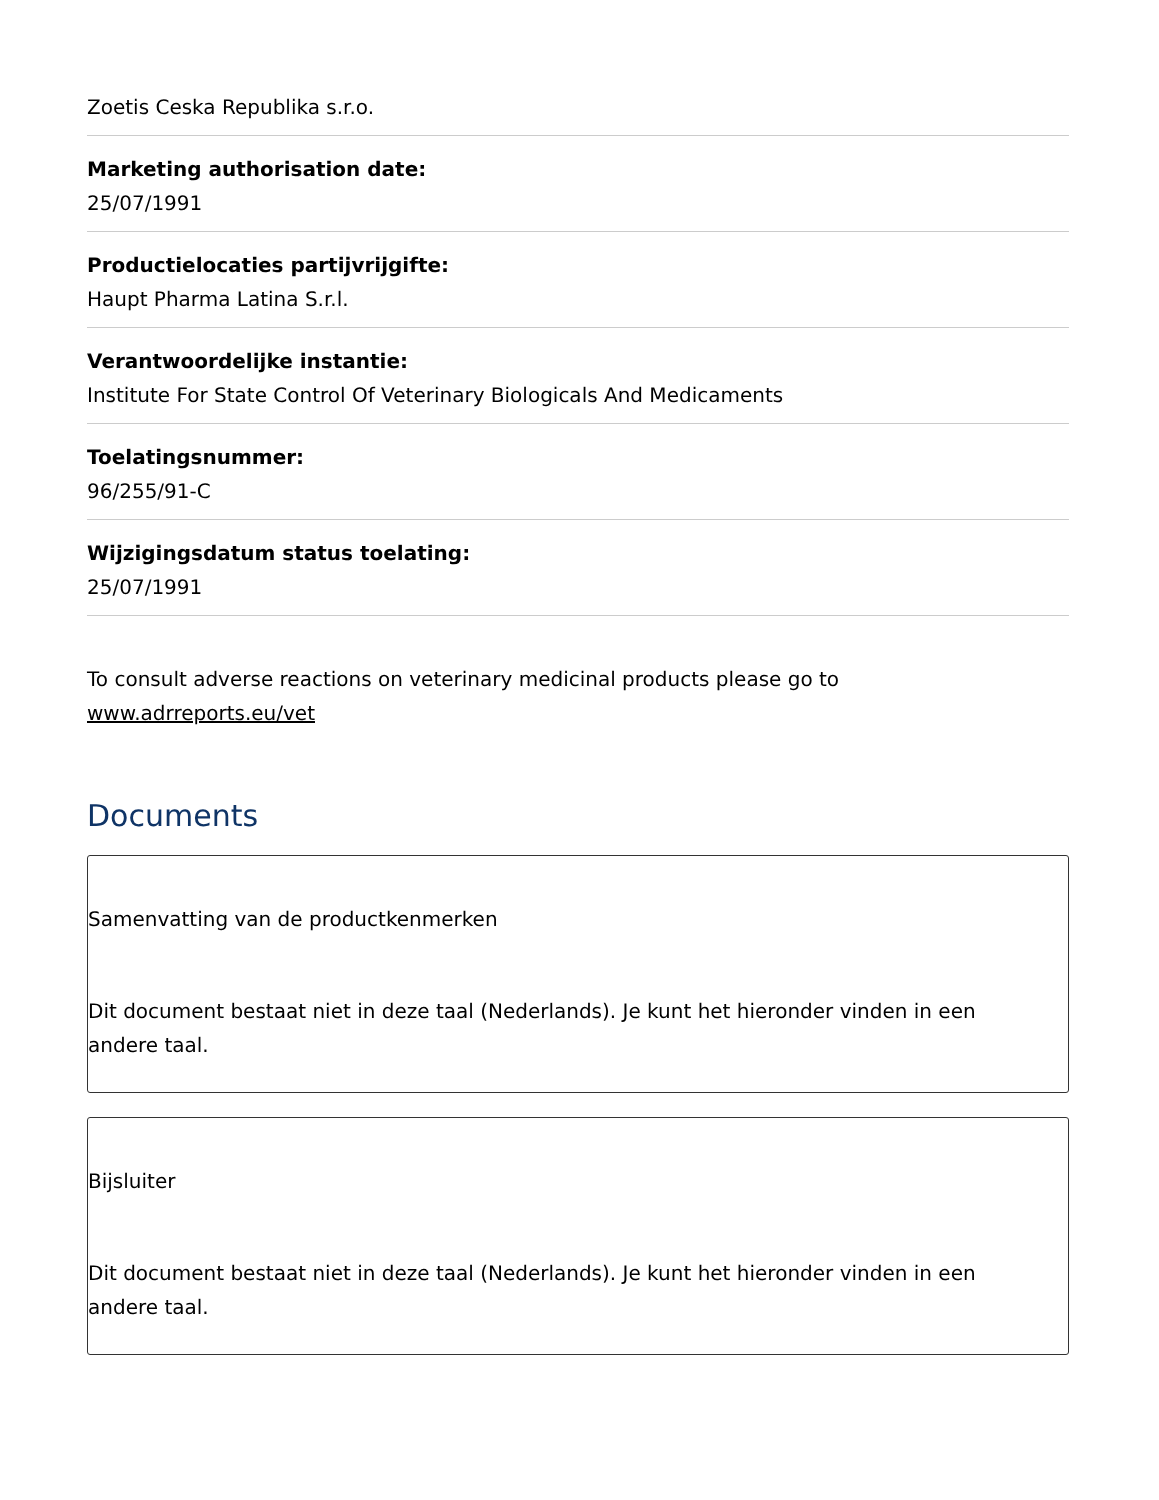Zoetis Ceska Republika s.r.o.
Marketing authorisation date:
25/07/1991
Productielocaties partijvrijgifte:
Haupt Pharma Latina S.r.l.
Verantwoordelijke instantie:
Institute For State Control Of Veterinary Biologicals And Medicaments
Toelatingsnummer:
96/255/91-C
Wijzigingsdatum status toelating:
25/07/1991
To consult adverse reactions on veterinary medicinal products please go to www.adrreports.eu/vet
Documents
Samenvatting van de productkenmerken
Dit document bestaat niet in deze taal (Nederlands). Je kunt het hieronder vinden in een andere taal.
Bijsluiter
Dit document bestaat niet in deze taal (Nederlands). Je kunt het hieronder vinden in een andere taal.